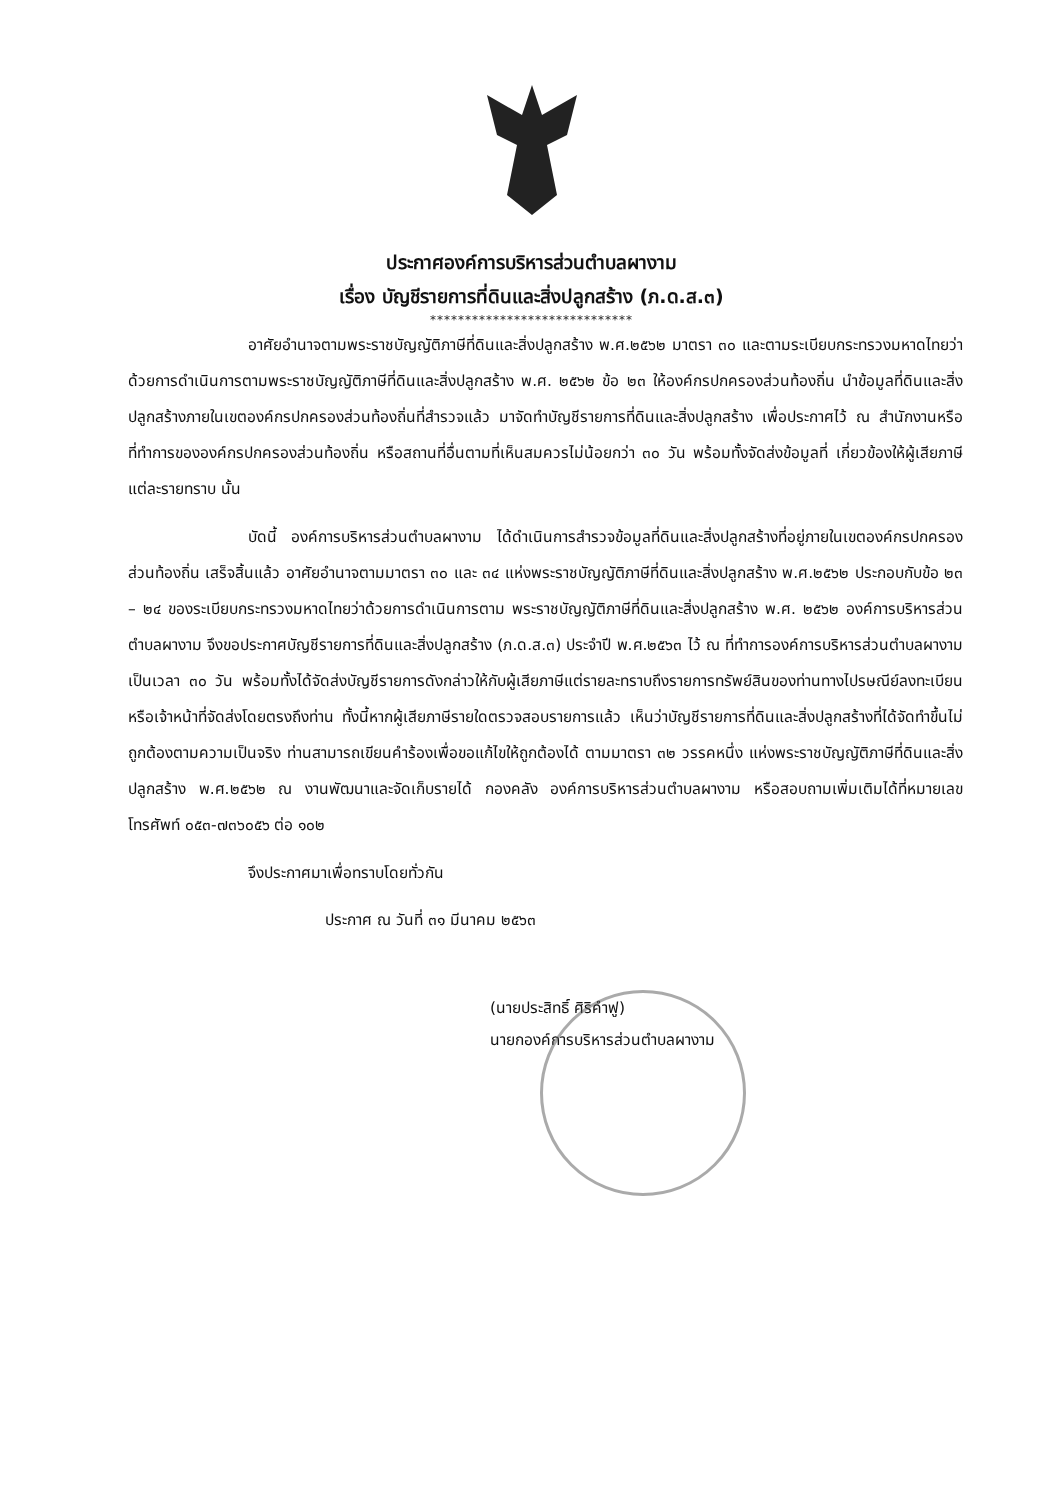ประกาศองค์การบริหารส่วนตำบลผางาม
เรื่อง บัญชีรายการที่ดินและสิ่งปลูกสร้าง (ภ.ด.ส.๓)
*****************************
อาศัยอำนาจตามพระราชบัญญัติภาษีที่ดินและสิ่งปลูกสร้าง พ.ศ.๒๕๖๒ มาตรา ๓๐ และตามระเบียบกระทรวงมหาดไทยว่าด้วยการดำเนินการตามพระราชบัญญัติภาษีที่ดินและสิ่งปลูกสร้าง พ.ศ. ๒๕๖๒ ข้อ ๒๓ ให้องค์กรปกครองส่วนท้องถิ่น นำข้อมูลที่ดินและสิ่งปลูกสร้างภายในเขตองค์กรปกครองส่วนท้องถิ่นที่สำรวจแล้ว มาจัดทำบัญชีรายการที่ดินและสิ่งปลูกสร้าง เพื่อประกาศไว้ ณ สำนักงานหรือที่ทำการขององค์กรปกครองส่วนท้องถิ่น หรือสถานที่อื่นตามที่เห็นสมควรไม่น้อยกว่า ๓๐ วัน พร้อมทั้งจัดส่งข้อมูลที่ เกี่ยวข้องให้ผู้เสียภาษีแต่ละรายทราบ นั้น
บัดนี้ องค์การบริหารส่วนตำบลผางาม ได้ดำเนินการสำรวจข้อมูลที่ดินและสิ่งปลูกสร้างที่อยู่ภายในเขตองค์กรปกครองส่วนท้องถิ่น เสร็จสิ้นแล้ว อาศัยอำนาจตามมาตรา ๓๐ และ ๓๔ แห่งพระราชบัญญัติภาษีที่ดินและสิ่งปลูกสร้าง พ.ศ.๒๕๖๒ ประกอบกับข้อ ๒๓ – ๒๔ ของระเบียบกระทรวงมหาดไทยว่าด้วยการดำเนินการตาม พระราชบัญญัติภาษีที่ดินและสิ่งปลูกสร้าง พ.ศ. ๒๕๖๒ องค์การบริหารส่วนตำบลผางาม จึงขอประกาศบัญชีรายการที่ดินและสิ่งปลูกสร้าง (ภ.ด.ส.๓) ประจำปี พ.ศ.๒๕๖๓ ไว้ ณ ที่ทำการองค์การบริหารส่วนตำบลผางาม เป็นเวลา ๓๐ วัน พร้อมทั้งได้จัดส่งบัญชีรายการดังกล่าวให้กับผู้เสียภาษีแต่รายละทราบถึงรายการทรัพย์สินของท่านทางไปรษณีย์ลงทะเบียนหรือเจ้าหน้าที่จัดส่งโดยตรงถึงท่าน ทั้งนี้หากผู้เสียภาษีรายใดตรวจสอบรายการแล้ว เห็นว่าบัญชีรายการที่ดินและสิ่งปลูกสร้างที่ได้จัดทำขึ้นไม่ถูกต้องตามความเป็นจริง ท่านสามารถเขียนคำร้องเพื่อขอแก้ไขให้ถูกต้องได้ ตามมาตรา ๓๒ วรรคหนึ่ง แห่งพระราชบัญญัติภาษีที่ดินและสิ่งปลูกสร้าง พ.ศ.๒๕๖๒ ณ งานพัฒนาและจัดเก็บรายได้ กองคลัง องค์การบริหารส่วนตำบลผางาม หรือสอบถามเพิ่มเติมได้ที่หมายเลขโทรศัพท์ ๐๕๓-๗๓๖๐๕๖ ต่อ ๑๐๒
จึงประกาศมาเพื่อทราบโดยทั่วกัน
ประกาศ ณ วันที่ ๓๑ มีนาคม ๒๕๖๓
(นายประสิทธิ์ ศิริคำฟู)
นายกองค์การบริหารส่วนตำบลผางาม